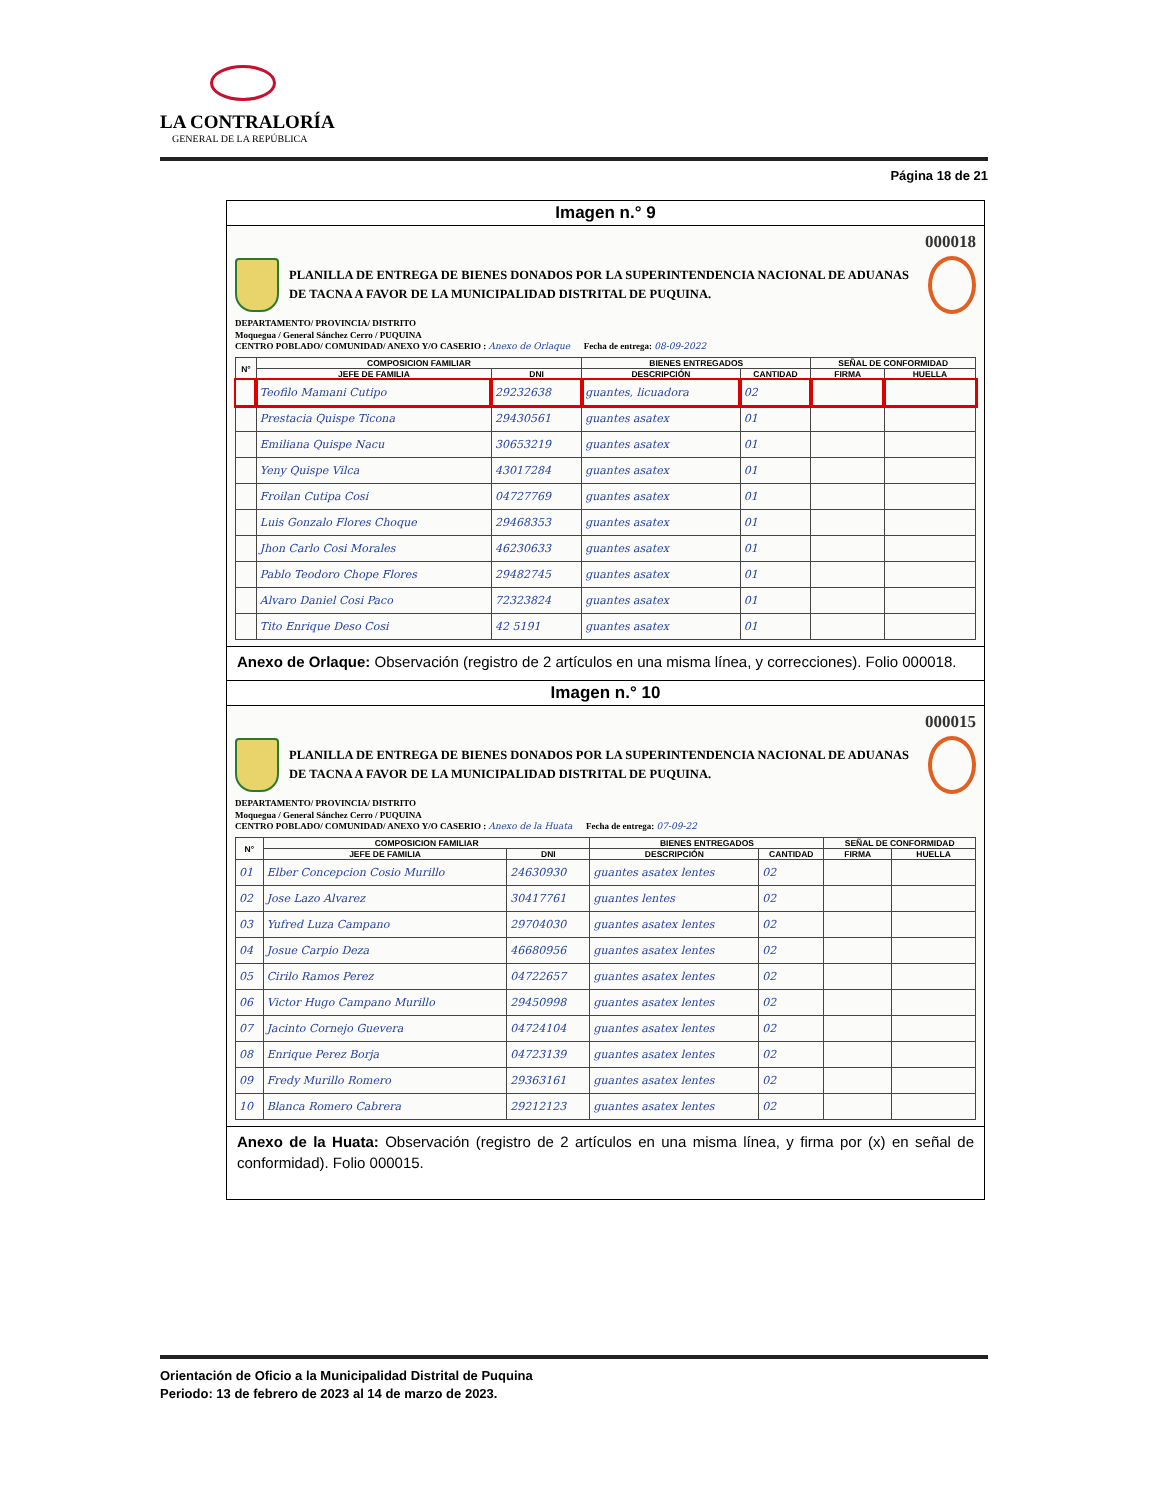LA CONTRALORÍA
GENERAL DE LA REPÚBLICA
Página 18 de 21
Imagen n.° 9
000018
PLANILLA DE ENTREGA DE BIENES DONADOS POR LA SUPERINTENDENCIA NACIONAL DE ADUANAS DE TACNA A FAVOR DE LA MUNICIPALIDAD DISTRITAL DE PUQUINA.
DEPARTAMENTO/ PROVINCIA/ DISTRITO
Moquegua / General Sánchez Cerro / PUQUINA
CENTRO POBLADO/ COMUNIDAD/ ANEXO Y/O CASERIO : Anexo de Orlaque Fecha de entrega: 08-09-2022
| N° | COMPOSICION FAMILIAR | | BIENES ENTREGADOS | | SEÑAL DE CONFORMIDAD | |
| --- | --- | --- | --- | --- | --- | --- |
| | JEFE DE FAMILIA | DNI | DESCRIPCIÓN | CANTIDAD | FIRMA | HUELLA |
| | Teofilo Mamani Cutipo | 29232638 | guantes, licuadora | 02 | | |
| | Prestacia Quispe Ticona | 29430561 | guantes asatex | 01 | | |
| | Emiliana Quispe Nacu | 30653219 | guantes asatex | 01 | | |
| | Yeny Quispe Vilca | 43017284 | guantes asatex | 01 | | |
| | Froilan Cutipa Cosi | 04727769 | guantes asatex | 01 | | |
| | Luis Gonzalo Flores Choque | 29468353 | guantes asatex | 01 | | |
| | Jhon Carlo Cosi Morales | 46230633 | guantes asatex | 01 | | |
| | Pablo Teodoro Chope Flores | 29482745 | guantes asatex | 01 | | |
| | Alvaro Daniel Cosi Paco | 72323824 | guantes asatex | 01 | | |
| | Tito Enrique Deso Cosi | 42 5191 | guantes asatex | 01 | | |
Anexo de Orlaque: Observación (registro de 2 artículos en una misma línea, y correcciones). Folio 000018.
Imagen n.° 10
000015
PLANILLA DE ENTREGA DE BIENES DONADOS POR LA SUPERINTENDENCIA NACIONAL DE ADUANAS DE TACNA A FAVOR DE LA MUNICIPALIDAD DISTRITAL DE PUQUINA.
DEPARTAMENTO/ PROVINCIA/ DISTRITO
Moquegua / General Sánchez Cerro / PUQUINA
CENTRO POBLADO/ COMUNIDAD/ ANEXO Y/O CASERIO : Anexo de la Huata Fecha de entrega: 07-09-22
| N° | COMPOSICION FAMILIAR | | BIENES ENTREGADOS | | SEÑAL DE CONFORMIDAD | |
| --- | --- | --- | --- | --- | --- | --- |
| | JEFE DE FAMILIA | DNI | DESCRIPCIÓN | CANTIDAD | FIRMA | HUELLA |
| 01 | Elber Concepcion Cosio Murillo | 24630930 | guantes asatex lentes | 02 | | |
| 02 | Jose Lazo Alvarez | 30417761 | guantes lentes | 02 | | |
| 03 | Yufred Luza Campano | 29704030 | guantes asatex lentes | 02 | | |
| 04 | Josue Carpio Deza | 46680956 | guantes asatex lentes | 02 | | |
| 05 | Cirilo Ramos Perez | 04722657 | guantes asatex lentes | 02 | | |
| 06 | Victor Hugo Campano Murillo | 29450998 | guantes asatex lentes | 02 | | |
| 07 | Jacinto Cornejo Guevera | 04724104 | guantes asatex lentes | 02 | | |
| 08 | Enrique Perez Borja | 04723139 | guantes asatex lentes | 02 | | |
| 09 | Fredy Murillo Romero | 29363161 | guantes asatex lentes | 02 | | |
| 10 | Blanca Romero Cabrera | 29212123 | guantes asatex lentes | 02 | | |
Anexo de la Huata: Observación (registro de 2 artículos en una misma línea, y firma por (x) en señal de conformidad). Folio 000015.
Orientación de Oficio a la Municipalidad Distrital de Puquina
Periodo: 13 de febrero de 2023 al 14 de marzo de 2023.